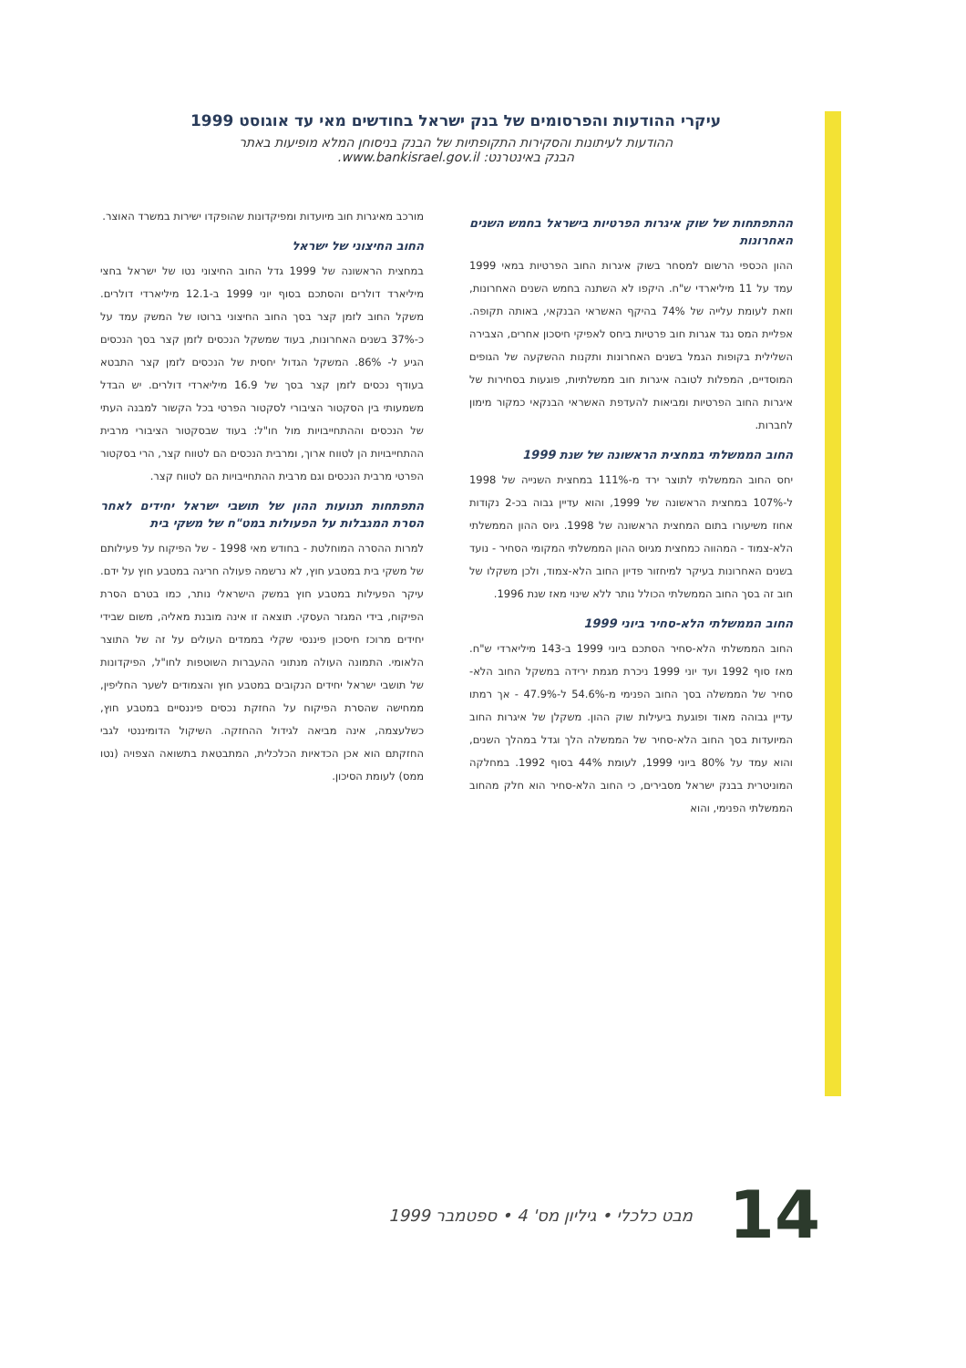עיקרי ההודעות והפרסומים של בנק ישראל בחודשים מאי עד אוגוסט 1999
ההודעות לעיתונות והסקירות התקופתיות של הבנק בניסוחן המלא מופיעות באתר
הבנק באינטרנט: www.bankisrael.gov.il.
ההתפתחות של שוק איגרות הפרטיות בישראל בחמש השנים האחרונות
ההון הכספי הרשום למסחר בשוק איגרות החוב הפרטיות במאי 1999 עמד על 11 מיליארדי ש"ח. היקפו לא השתנה בחמש השנים האחרונות, וזאת לעומת עלייה של 74% בהיקף האשראי הבנקאי, באותה תקופה. אפליית המס נגד אגרות חוב פרטיות ביחס לאפיקי חיסכון אחרים, הצבירה השלילית בקופות הגמל בשנים האחרונות ותקנות ההשקעה של הגופים המוסדיים, המפלות לטובה איגרות חוב ממשלתיות, פוגעות בסחירות של איגרות החוב הפרטיות ומביאות להעדפת האשראי הבנקאי כמקור מימון לחברות.
החוב הממשלתי במחצית הראשונה של שנת 1999
יחס החוב הממשלתי לתוצר ירד מ-111% במחצית השנייה של 1998 ל-107% במחצית הראשונה של 1999, והוא עדיין גבוה בכ-2 נקודות אחוז משיעורו בתום המחצית הראשונה של 1998. גיוס ההון הממשלתי הלא-צמוד - המהווה כמחצית מגיוס ההון הממשלתי המקומי הסחיר - נועד בשנים האחרונות בעיקר למיחזור פדיון החוב הלא-צמוד, ולכן משקלו של חוב זה בסך החוב הממשלתי הכולל נותר ללא שינוי מאז שנת 1996.
החוב הממשלתי הלא-סחיר ביוני 1999
החוב הממשלתי הלא-סחיר הסתכם ביוני 1999 ב-143 מיליארדי ש"ח. מאז סוף 1992 ועד יוני 1999 ניכרת מגמת ירידה במשקל החוב הלא-סחיר של הממשלה בסך החוב הפנימי מ-54.6% ל-47.9% - אך רמתו עדיין גבוהה מאוד ופוגעת ביעילות שוק ההון. משקלן של איגרות החוב המיועדות בסך החוב הלא-סחיר של הממשלה הלך וגדל במהלך השנים, והוא עמד על 80% ביוני 1999, לעומת 44% בסוף 1992. במחלקה המוניטרית בבנק ישראל מסבירים, כי החוב הלא-סחיר הוא חלק מהחוב הממשלתי הפנימי, והוא
מורכב מאיגרות חוב מיועדות ומפיקדונות שהופקדו ישירות במשרד האוצר.
החוב החיצוני של ישראל
במחצית הראשונה של 1999 גדל החוב החיצוני נטו של ישראל בחצי מיליארד דולרים והסתכם בסוף יוני 1999 ב-12.1 מיליארדי דולרים. משקל החוב לזמן קצר בסך החוב החיצוני ברוטו של המשק עמד על כ-37% בשנים האחרונות, בעוד שמשקל הנכסים לזמן קצר בסך הנכסים הגיע ל- 86%. המשקל הגדול יחסית של הנכסים לזמן קצר התבטא בעודף נכסים לזמן קצר בסך של 16.9 מיליארדי דולרים. יש הבדל משמעותי בין הסקטור הציבורי לסקטור הפרטי בכל הקשור למבנה העתי של הנכסים וההתחייבויות מול חו"ל: בעוד שבסקטור הציבורי מרבית ההתחייבויות הן לטווח ארוך, ומרבית הנכסים הם לטווח קצר, הרי בסקטור הפרטי מרבית הנכסים וגם מרבית ההתחייבויות הם לטווח קצר.
התפתחות תנועות ההון של תושבי ישראל יחידים לאחר הסרת המגבלות על הפעולות במט"ח של משקי בית
למרות ההסרה המוחלטת - בחודש מאי 1998 - של הפיקוח על פעילותם של משקי בית במטבע חוץ, לא נרשמה פעולה חריגה במטבע חוץ על ידם. עיקר הפעילות במטבע חוץ במשק הישראלי נותר, כמו בטרם הסרת הפיקוח, בידי המגזר העסקי. תוצאה זו אינה מובנת מאליה, משום שבידי יחידים מרוכז חיסכון פיננסי שקלי בממדים העולים על זה של התוצר הלאומי. התמונה העולה מנתוני ההעברות השוטפות לחו"ל, הפיקדונות של תושבי ישראל יחידים הנקובים במטבע חוץ והצמודים לשער החליפין, ממחישה שהסרת הפיקוח על החזקת נכסים פיננסיים במטבע חוץ, כשלעצמה, אינה מביאה לגידול ההחזקה. השיקול הדומיננטי לגבי החזקתם הוא אכן הכדאיות הכלכלית, המתבטאת בתשואה הצפויה (נטו ממס) לעומת הסיכון.
14 מבט כלכלי • גיליון מס' 4 • ספטמבר 1999